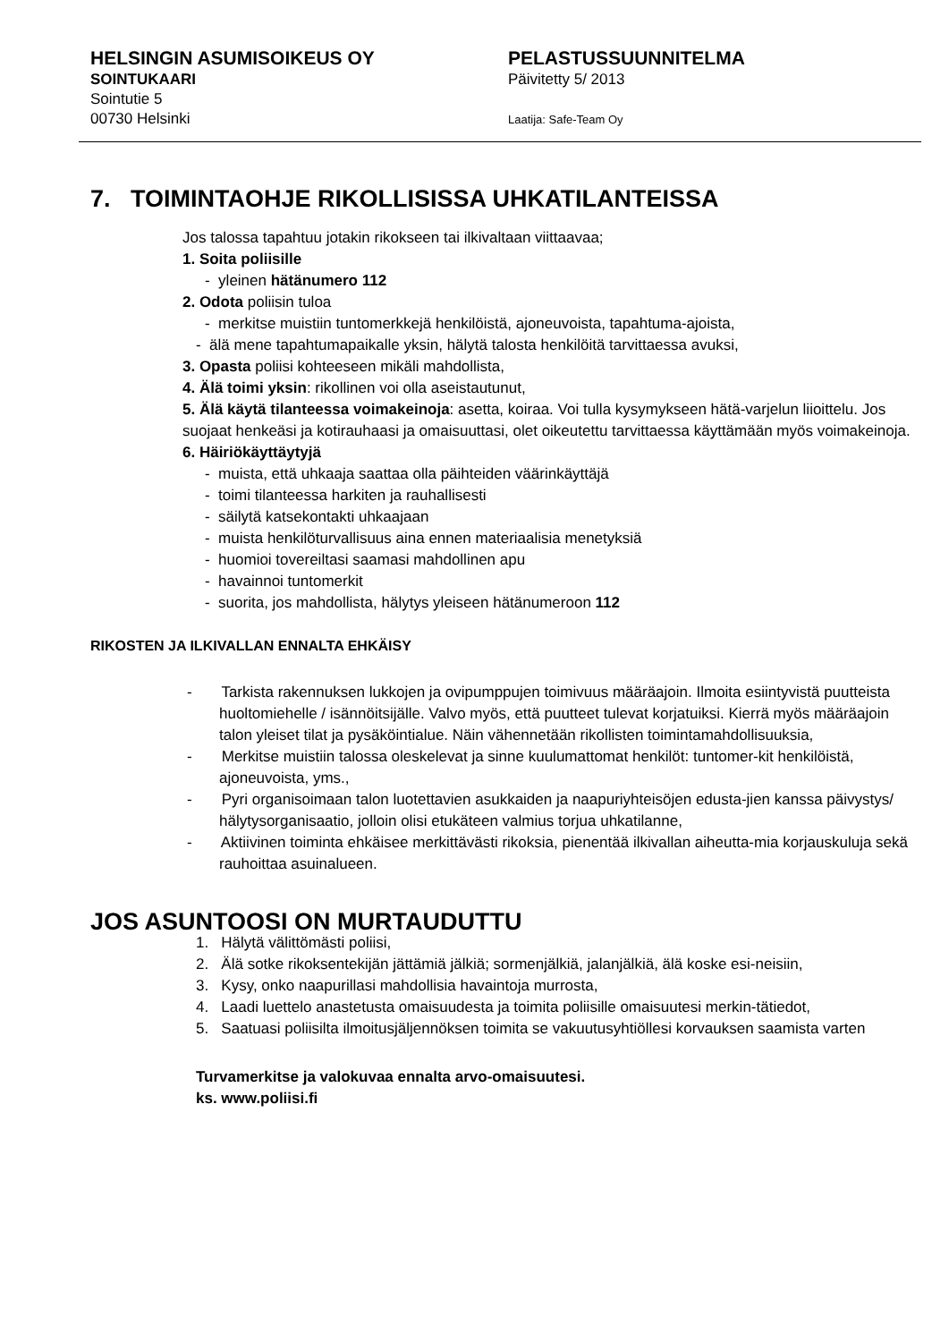HELSINGIN ASUMISOIKEUS OY
SOINTUKAARI
Sointutie 5
00730 Helsinki
PELASTUSSUUNNITELMA
Päivitetty 5/ 2013
Laatija: Safe-Team Oy
7. TOIMINTAOHJE RIKOLLISISSA UHKATILANTEISSA
Jos talossa tapahtuu jotakin rikokseen tai ilkivaltaan viittaavaa;
1. Soita poliisille
- yleinen hätänumero 112
2. Odota poliisin tuloa
- merkitse muistiin tuntomerkkejä henkilöistä, ajoneuvoista, tapahtuma-ajoista,
- älä mene tapahtumapaikalle yksin, hälytä talosta henkilöitä tarvittaessa avuksi,
3. Opasta poliisi kohteeseen mikäli mahdollista,
4. Älä toimi yksin: rikollinen voi olla aseistautunut,
5. Älä käytä tilanteessa voimakeinoja: asetta, koiraa. Voi tulla kysymykseen hätä-varjelun liioittelu. Jos suojaat henkeäsi ja kotirauhaasi ja omaisuuttasi, olet oikeutettu tarvittaessa käyttämään myös voimakeinoja.
6. Häiriökäyttäytyjä
- muista, että uhkaaja saattaa olla päihteiden väärinkäyttäjä
- toimi tilanteessa harkiten ja rauhallisesti
- säilytä katsekontakti uhkaajaan
- muista henkilöturvallisuus aina ennen materiaalisia menetyksiä
- huomioi tovereiltasi saamasi mahdollinen apu
- havainnoi tuntomerkit
- suorita, jos mahdollista, hälytys yleiseen hätänumeroon 112
RIKOSTEN JA ILKIVALLAN ENNALTA EHKÄISY
- Tarkista rakennuksen lukkojen ja ovipumppujen toimivuus määräajoin. Ilmoita esiintyvistä puutteista huoltomiehelle / isännöitsijälle. Valvo myös, että puutteet tulevat korjatuiksi. Kierrä myös määräajoin talon yleiset tilat ja pysäköintialue. Näin vähennetään rikollisten toimintamahdollisuuksia,
- Merkitse muistiin talossa oleskelevat ja sinne kuulumattomat henkilöt: tuntomer-kit henkilöistä, ajoneuvoista, yms.,
- Pyri organisoimaan talon luotettavien asukkaiden ja naapuriyhteisöjen edusta-jien kanssa päivystys/ hälytysorganisaatio, jolloin olisi etukäteen valmius torjua uhkatilanne,
- Aktiivinen toiminta ehkäisee merkittävästi rikoksia, pienentää ilkivallan aiheutta-mia korjauskuluja sekä rauhoittaa asuinalueen.
JOS ASUNTOOSI ON MURTAUDUTTU
1. Hälytä välittömästi poliisi,
2. Älä sotke rikoksentekijän jättämiä jälkiä; sormenjälkiä, jalanjälkiä, älä koske esi-neisiin,
3. Kysy, onko naapurillasi mahdollisia havaintoja murrosta,
4. Laadi luettelo anastetusta omaisuudesta ja toimita poliisille omaisuutesi merkin-tätiedot,
5. Saatuasi poliisilta ilmoitusjäljennöksen toimita se vakuutusyhtiöllesi korvauksen saamista varten
Turvamerkitse ja valokuvaa ennalta arvo-omaisuutesi.
ks. www.poliisi.fi